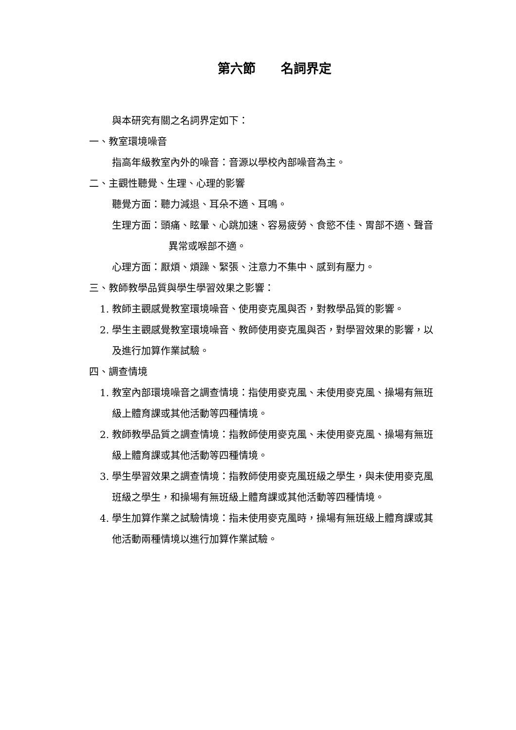第六節　　名詞界定
與本研究有關之名詞界定如下：
一、教室環境噪音
指高年級教室內外的噪音：音源以學校內部噪音為主。
二、主觀性聽覺、生理、心理的影響
聽覺方面：聽力減退、耳朵不適、耳鳴。
生理方面：頭痛、眩暈、心跳加速、容易疲勞、食慾不佳、胃部不適、聲音異常或喉部不適。
心理方面：厭煩、煩躁、緊張、注意力不集中、感到有壓力。
三、教師教學品質與學生學習效果之影響：
1. 教師主觀感覺教室環境噪音、使用麥克風與否，對教學品質的影響。
2. 學生主觀感覺教室環境噪音、教師使用麥克風與否，對學習效果的影響，以及進行加算作業試驗。
四、調查情境
1. 教室內部環境噪音之調查情境：指使用麥克風、未使用麥克風、操場有無班級上體育課或其他活動等四種情境。
2. 教師教學品質之調查情境：指教師使用麥克風、未使用麥克風、操場有無班級上體育課或其他活動等四種情境。
3. 學生學習效果之調查情境：指教師使用麥克風班級之學生，與未使用麥克風班級之學生，和操場有無班級上體育課或其他活動等四種情境。
4. 學生加算作業之試驗情境：指未使用麥克風時，操場有無班級上體育課或其他活動兩種情境以進行加算作業試驗。